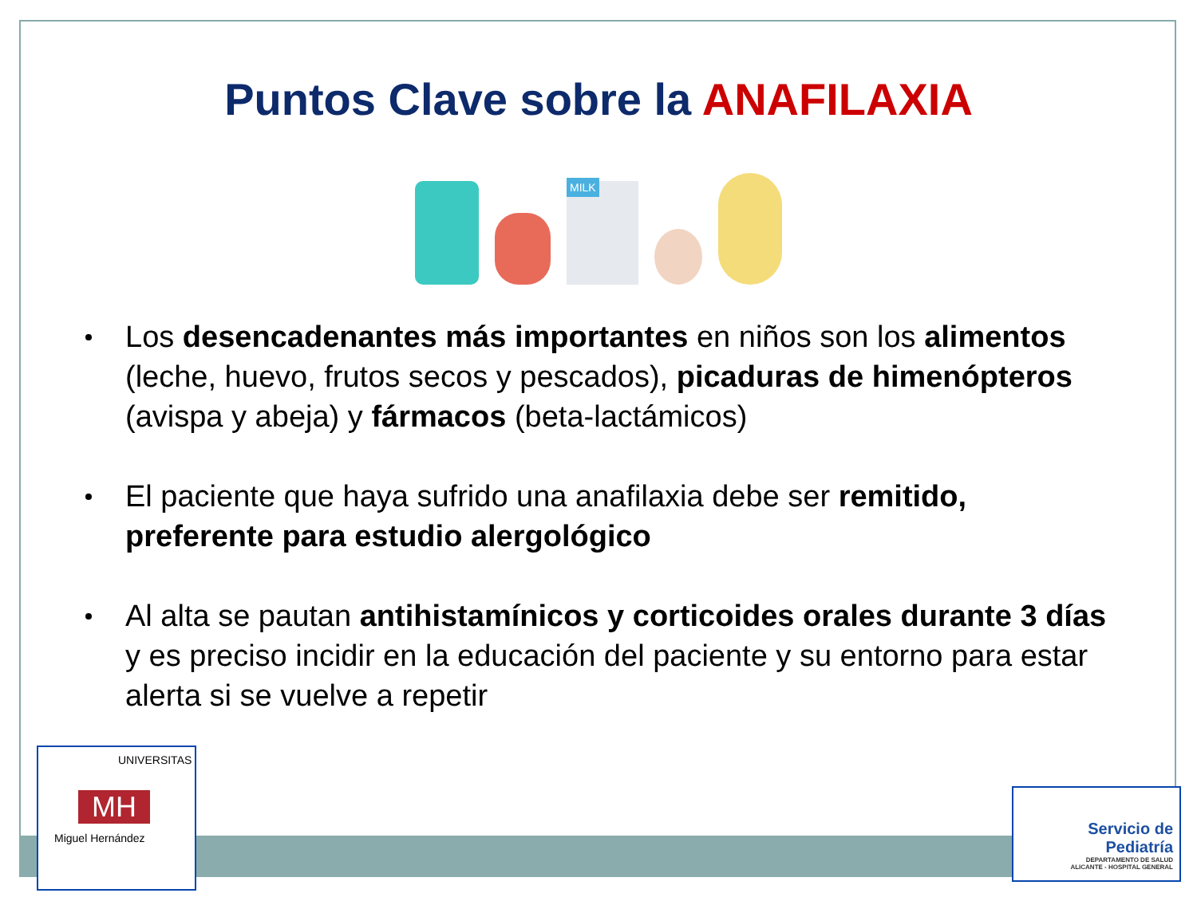Puntos Clave sobre la ANAFILAXIA
MILK
Los desencadenantes más importantes en niños son los alimentos (leche, huevo, frutos secos y pescados), picaduras de himenópteros (avispa y abeja) y fármacos (beta-lactámicos)
El paciente que haya sufrido una anafilaxia debe ser remitido, preferente para estudio alergológico
Al alta se pautan antihistamínicos y corticoides orales durante 3 días y es preciso incidir en la educación del paciente y su entorno para estar alerta si se vuelve a repetir
UNIVERSITAS
MH
Miguel Hernández
Servicio de
Pediatría
DEPARTAMENTO DE SALUD
ALICANTE - HOSPITAL GENERAL